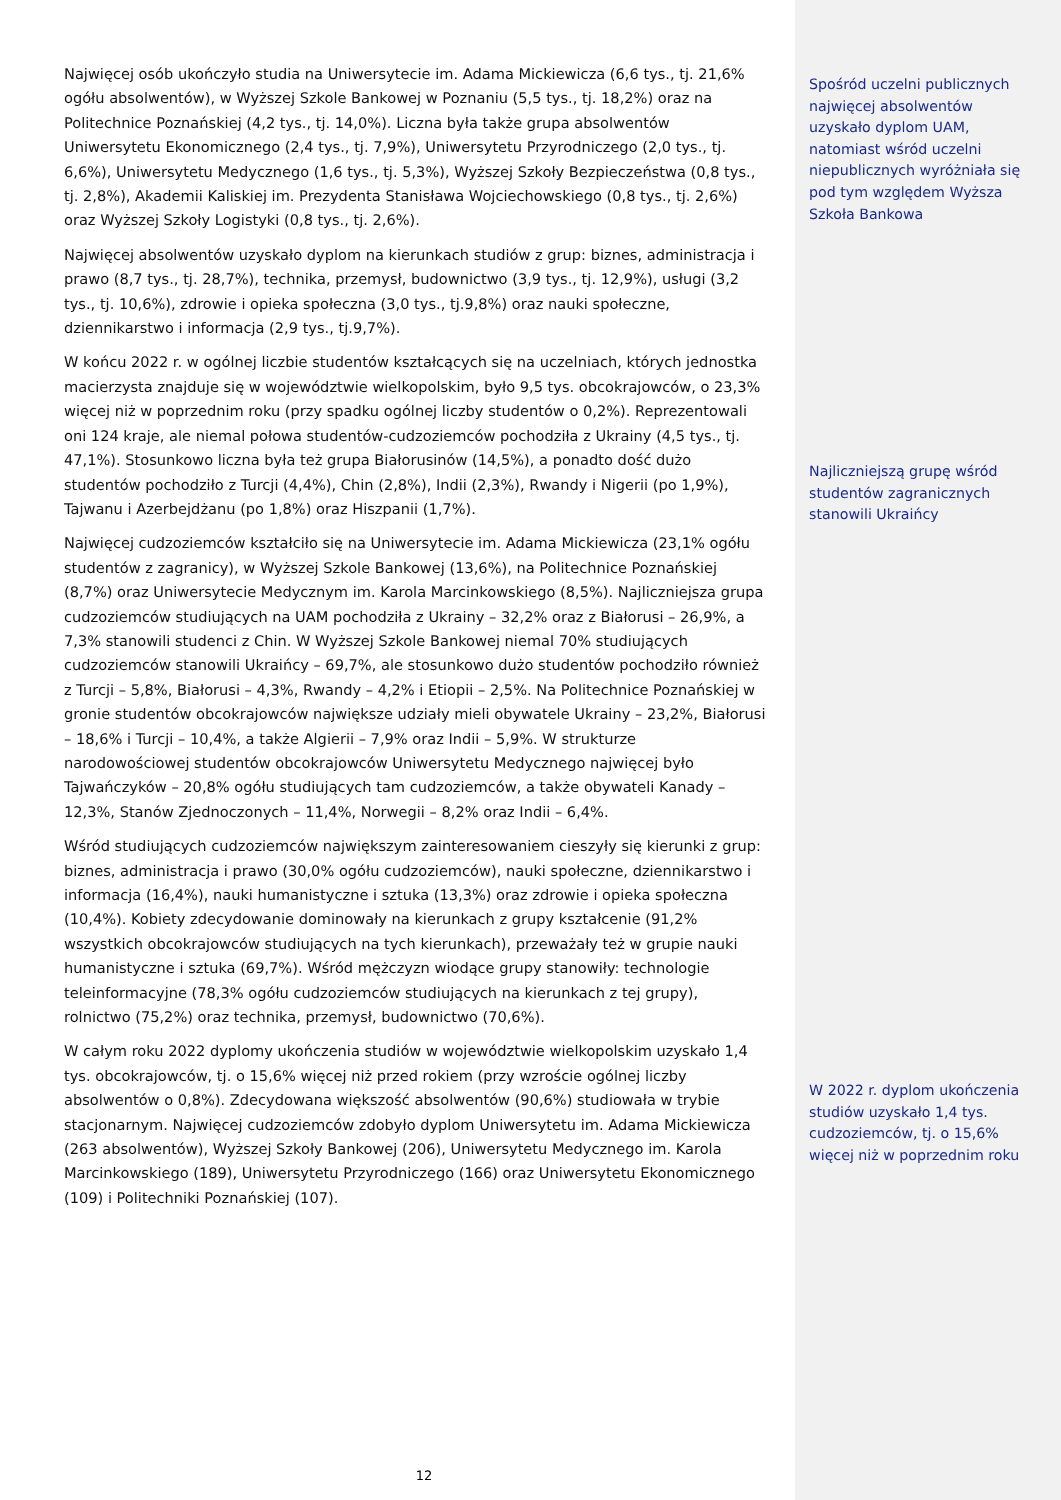Najwięcej osób ukończyło studia na Uniwersytecie im. Adama Mickiewicza (6,6 tys., tj. 21,6% ogółu absolwentów), w Wyższej Szkole Bankowej w Poznaniu (5,5 tys., tj. 18,2%) oraz na Politechnice Poznańskiej (4,2 tys., tj. 14,0%). Liczna była także grupa absolwentów Uniwersytetu Ekonomicznego (2,4 tys., tj. 7,9%), Uniwersytetu Przyrodniczego (2,0 tys., tj. 6,6%), Uniwersytetu Medycznego (1,6 tys., tj. 5,3%), Wyższej Szkoły Bezpieczeństwa (0,8 tys., tj. 2,8%), Akademii Kaliskiej im. Prezydenta Stanisława Wojciechowskiego (0,8 tys., tj. 2,6%) oraz Wyższej Szkoły Logistyki (0,8 tys., tj. 2,6%).
Najwięcej absolwentów uzyskało dyplom na kierunkach studiów z grup: biznes, administracja i prawo (8,7 tys., tj. 28,7%), technika, przemysł, budownictwo (3,9 tys., tj. 12,9%), usługi (3,2 tys., tj. 10,6%), zdrowie i opieka społeczna (3,0 tys., tj.9,8%) oraz nauki społeczne, dziennikarstwo i informacja (2,9 tys., tj.9,7%).
W końcu 2022 r. w ogólnej liczbie studentów kształcących się na uczelniach, których jednostka macierzysta znajduje się w województwie wielkopolskim, było 9,5 tys. obcokrajowców, o 23,3% więcej niż w poprzednim roku (przy spadku ogólnej liczby studentów o 0,2%). Reprezentowali oni 124 kraje, ale niemal połowa studentów-cudzoziemców pochodziła z Ukrainy (4,5 tys., tj. 47,1%). Stosunkowo liczna była też grupa Białorusinów (14,5%), a ponadto dość dużo studentów pochodziło z Turcji (4,4%), Chin (2,8%), Indii (2,3%), Rwandy i Nigerii (po 1,9%), Tajwanu i Azerbejdżanu (po 1,8%) oraz Hiszpanii (1,7%).
Najwięcej cudzoziemców kształciło się na Uniwersytecie im. Adama Mickiewicza (23,1% ogółu studentów z zagranicy), w Wyższej Szkole Bankowej (13,6%), na Politechnice Poznańskiej (8,7%) oraz Uniwersytecie Medycznym im. Karola Marcinkowskiego (8,5%). Najliczniejsza grupa cudzoziemców studiujących na UAM pochodziła z Ukrainy – 32,2% oraz z Białorusi – 26,9%, a 7,3% stanowili studenci z Chin. W Wyższej Szkole Bankowej niemal 70% studiujących cudzoziemców stanowili Ukraińcy – 69,7%, ale stosunkowo dużo studentów pochodziło również z Turcji – 5,8%, Białorusi – 4,3%, Rwandy – 4,2% i Etiopii – 2,5%. Na Politechnice Poznańskiej w gronie studentów obcokrajowców największe udziały mieli obywatele Ukrainy – 23,2%, Białorusi – 18,6% i Turcji – 10,4%, a także Algierii – 7,9% oraz Indii – 5,9%. W strukturze narodowościowej studentów obcokrajowców Uniwersytetu Medycznego najwięcej było Tajwańczyków – 20,8% ogółu studiujących tam cudzoziemców, a także obywateli Kanady – 12,3%, Stanów Zjednoczonych – 11,4%, Norwegii – 8,2% oraz Indii – 6,4%.
Wśród studiujących cudzoziemców największym zainteresowaniem cieszyły się kierunki z grup: biznes, administracja i prawo (30,0% ogółu cudzoziemców), nauki społeczne, dziennikarstwo i informacja (16,4%), nauki humanistyczne i sztuka (13,3%) oraz zdrowie i opieka społeczna (10,4%). Kobiety zdecydowanie dominowały na kierunkach z grupy kształcenie (91,2% wszystkich obcokrajowców studiujących na tych kierunkach), przeważały też w grupie nauki humanistyczne i sztuka (69,7%). Wśród mężczyzn wiodące grupy stanowiły: technologie teleinformacyjne (78,3% ogółu cudzoziemców studiujących na kierunkach z tej grupy), rolnictwo (75,2%) oraz technika, przemysł, budownictwo (70,6%).
W całym roku 2022 dyplomy ukończenia studiów w województwie wielkopolskim uzyskało 1,4 tys. obcokrajowców, tj. o 15,6% więcej niż przed rokiem (przy wzroście ogólnej liczby absolwentów o 0,8%). Zdecydowana większość absolwentów (90,6%) studiowała w trybie stacjonarnym. Najwięcej cudzoziemców zdobyło dyplom Uniwersytetu im. Adama Mickiewicza (263 absolwentów), Wyższej Szkoły Bankowej (206), Uniwersytetu Medycznego im. Karola Marcinkowskiego (189), Uniwersytetu Przyrodniczego (166) oraz Uniwersytetu Ekonomicznego (109) i Politechniki Poznańskiej (107).
12
Spośród uczelni publicznych najwięcej absolwentów uzyskało dyplom UAM, natomiast wśród uczelni niepublicznych wyróżniała się pod tym względem Wyższa Szkoła Bankowa
Najliczniejszą grupę wśród studentów zagranicznych stanowili Ukraińcy
W 2022 r. dyplom ukończenia studiów uzyskało 1,4 tys. cudzoziemców, tj. o 15,6% więcej niż w poprzednim roku